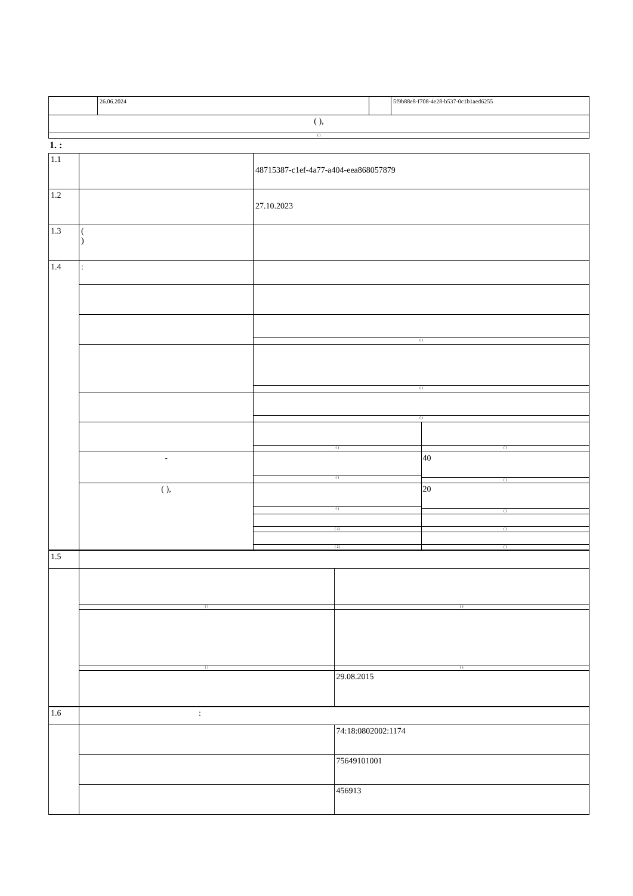| | 26.06.2024 | | 5f9b88e8-f708-4e28-b537-0c1b1aed6255 |
| ( ), | | | |
| ( ) | | | |
1. :
| 1.1 | | 48715387-c1ef-4a77-a404-eea868057879 | |
| 1.2 | | 27.10.2023 | |
| 1.3 | ( ) | | |
| 1.4 | : | | |
| | | ( ) | |
| | | ( ) | |
| | | ( ) | |
| | | ( ) | ( ) |
| | - | ( ) | 40 ( ) |
| | ( ), | ( ) | 20 ( ) |
| | | ( 1) ( 2) | ( ) ( ) |
| 1.5 | | |
| | ( ) | ( ) |
| | ( ) | ( ) |
| | | 29.08.2015 |
| 1.6 | : | |
| | | 74:18:0802002:1174 |
| | | 75649101001 |
| | | 456913 |